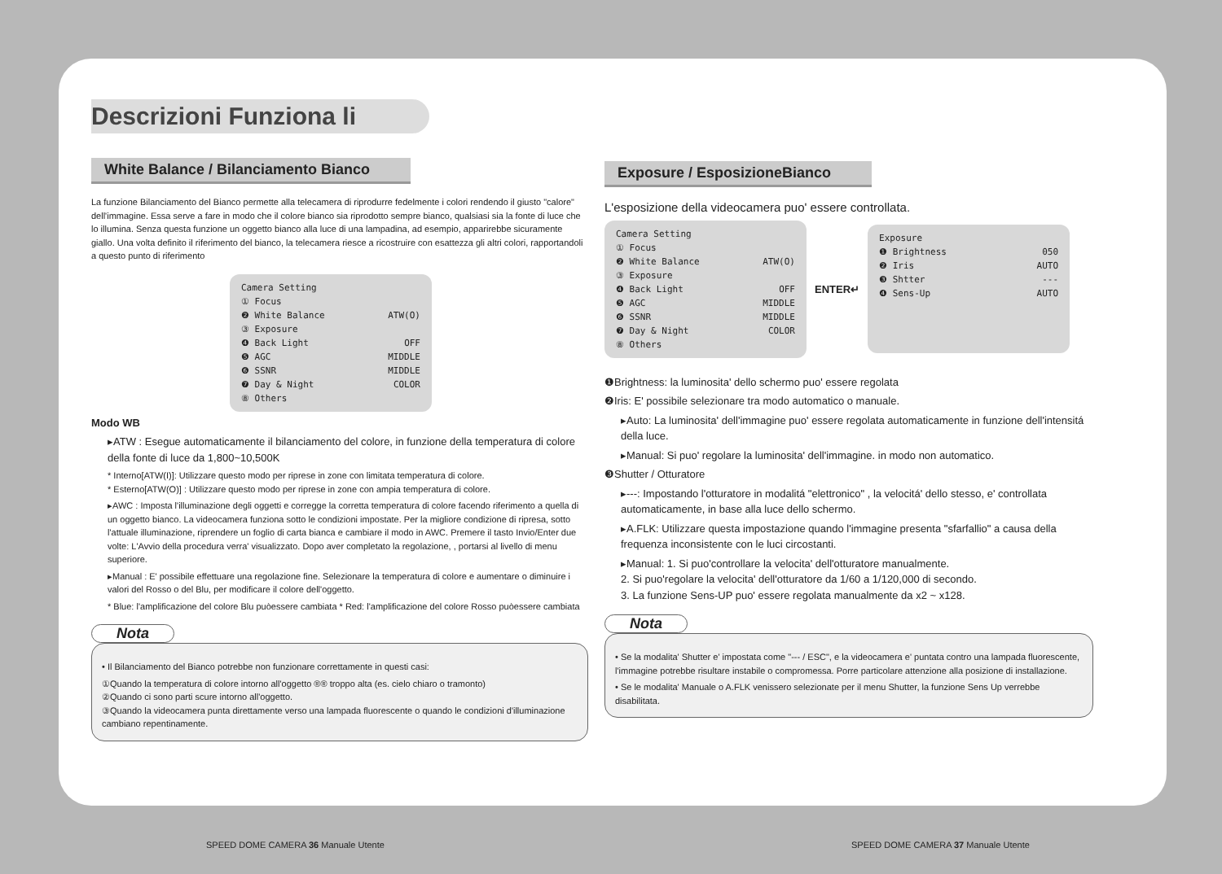Descrizioni Funziona li
White Balance / Bilanciamento Bianco
La funzione Bilanciamento del Bianco permette alla telecamera di riprodurre fedelmente i colori rendendo il giusto "calore" dell'immagine. Essa serve a fare in modo che il colore bianco sia riprodotto sempre bianco, qualsiasi sia la fonte di luce che lo illumina. Senza questa funzione un oggetto bianco alla luce di una lampadina, ad esempio, apparirebbe sicuramente giallo. Una volta definito il riferimento del bianco, la telecamera riesce a ricostruire con esattezza gli altri colori, rapportandoli a questo punto di riferimento
Camera Setting
① Focus
❷ White Balance ATW(O)
③ Exposure
❹ Back Light OFF
❺ AGC MIDDLE
❻ SSNR MIDDLE
❼ Day & Night COLOR
⑧ Others
Modo WB
▸ATW : Esegue automaticamente il bilanciamento del colore, in funzione della temperatura di colore della fonte di luce da 1,800~10,500K
* Interno[ATW(I)]: Utilizzare questo modo per riprese in zone con limitata temperatura di colore.
* Esterno[ATW(O)] : Utilizzare questo modo per riprese in zone con ampia temperatura di colore.
▸AWC : Imposta l'illuminazione degli oggetti e corregge la corretta temperatura di colore facendo riferimento a quella di un oggetto bianco. La videocamera funziona sotto le condizioni impostate. Per la migliore condizione di ripresa, sotto l'attuale illuminazione, riprendere un foglio di carta bianca e cambiare il modo in AWC. Premere il tasto Invio/Enter due volte: L'Avvio della procedura verra' visualizzato. Dopo aver completato la regolazione, , portarsi al livello di menu superiore.
▸Manual : E' possibile effettuare una regolazione fine. Selezionare la temperatura di colore e aumentare o diminuire i valori del Rosso o del Blu, per modificare il colore dell'oggetto.
* Blue: l'amplificazione del colore Blu puòessere cambiata * Red: l'amplificazione del colore Rosso puòessere cambiata
Nota
• Il Bilanciamento del Bianco potrebbe non funzionare correttamente in questi casi:
①Quando la temperatura di colore intorno all'oggetto ®® troppo alta (es. cielo chiaro o tramonto)
②Quando ci sono parti scure intorno all'oggetto.
③Quando la videocamera punta direttamente verso una lampada fluorescente o quando le condizioni d'illuminazione cambiano repentinamente.
Exposure / EsposizioneBianco
L'esposizione della videocamera puo' essere controllata.
Camera Setting
① Focus
❷ White Balance ATW(O)
③ Exposure
❹ Back Light OFF
❺ AGC MIDDLE
❻ SSNR MIDDLE
❼ Day & Night COLOR
⑧ Others
ENTER↵
Exposure
❶ Brightness 050
❷ Iris AUTO
❸ Shtter ---
❹ Sens-Up AUTO
❶Brightness: la luminosita' dello schermo puo' essere regolata
❷Iris: E' possibile selezionare tra modo automatico o manuale.
▸Auto: La luminosita' dell'immagine puo' essere regolata automaticamente in funzione dell'intensitá della luce.
▸Manual: Si puo' regolare la luminosita' dell'immagine. in modo non automatico.
❸Shutter / Otturatore
▸---: Impostando l'otturatore in modalitá "elettronico" , la velocitá' dello stesso, e' controllata automaticamente, in base alla luce dello schermo.
▸A.FLK: Utilizzare questa impostazione quando l'immagine presenta "sfarfallio" a causa della frequenza inconsistente con le luci circostanti.
▸Manual: 1. Si puo'controllare la velocita' dell'otturatore manualmente.
2. Si puo'regolare la velocita' dell'otturatore da 1/60 a 1/120,000 di secondo.
3. La funzione Sens-UP puo' essere regolata manualmente da x2 ~ x128.
Nota
• Se la modalita' Shutter e' impostata come "--- / ESC", e la videocamera e' puntata contro una lampada fluorescente, l'immagine potrebbe risultare instabile o compromessa. Porre particolare attenzione alla posizione di installazione.
• Se le modalita' Manuale o A.FLK venissero selezionate per il menu Shutter, la funzione Sens Up verrebbe disabilitata.
SPEED DOME CAMERA 36 Manuale Utente
SPEED DOME CAMERA 37 Manuale Utente